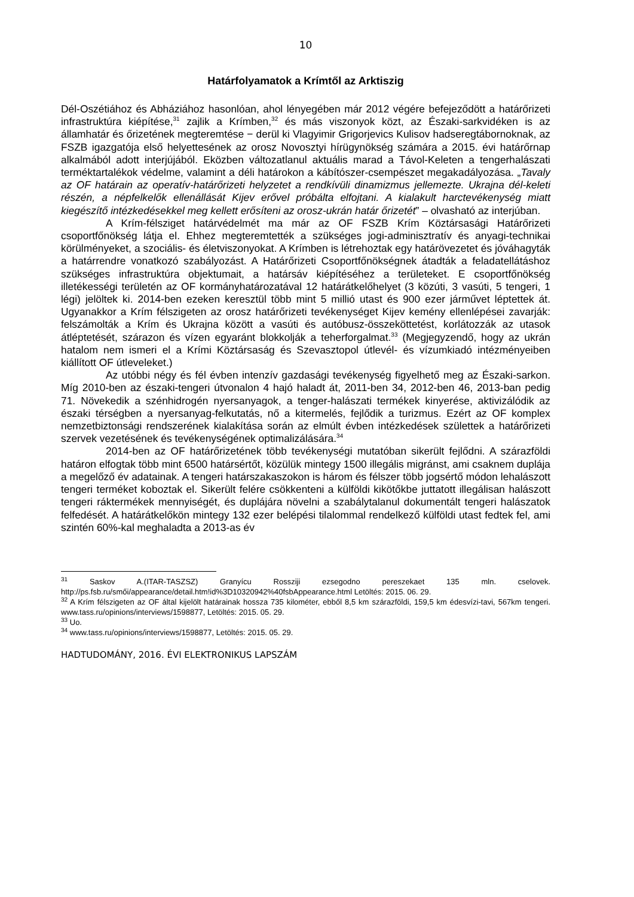10
Határfolyamatok a Krímtől az Arktiszig
Dél-Oszétiához és Abháziához hasonlóan, ahol lényegében már 2012 végére befejeződött a határőrizeti infrastruktúra kiépítése,<sup>31</sup> zajlik a Krímben,<sup>32</sup> és más viszonyok közt, az Északi-sarkvidéken is az államhatár és őrizetének megteremtése − derül ki Vlagyimir Grigorjevics Kulisov hadseregtábornoknak, az FSZB igazgatója első helyettesének az orosz Novosztyi hírügynökség számára a 2015. évi határőrnap alkalmából adott interjújából. Eközben változatlanul aktuális marad a Távol-Keleten a tengerhalászati terméktartalékok védelme, valamint a déli határokon a kábítószer-csempészet megakadályozása. „Tavaly az OF határain az operatív-határőrizeti helyzetet a rendkívüli dinamizmus jellemezte. Ukrajna dél-keleti részén, a népfelkelők ellenállását Kijev erővel próbálta elfojtani. A kialakult harctevékenység miatt kiegészítő intézkedésekkel meg kellett erősíteni az orosz-ukrán határ őrizetét” – olvasható az interjúban.
A Krím-félsziget határvédelmét ma már az OF FSZB Krím Köztársasági Határőrizeti csoportfőnökség látja el. Ehhez megteremtették a szükséges jogi-adminisztratív és anyagi-technikai körülményeket, a szociális- és életviszonyokat. A Krímben is létrehoztak egy határövezetet és jóváhagyták a határrendre vonatkozó szabályozást. A Határőrizeti Csoportfőnökségnek átadták a feladatellátáshoz szükséges infrastruktúra objektumait, a határsáv kiépítéséhez a területeket. E csoportfőnökség illetékességi területén az OF kormányhatározatával 12 határátkelőhelyet (3 közúti, 3 vasúti, 5 tengeri, 1 légi) jelöltek ki. 2014-ben ezeken keresztül több mint 5 millió utast és 900 ezer járművet léptettek át. Ugyanakkor a Krím félszigeten az orosz határőrizeti tevékenységet Kijev kemény ellenlépései zavarják: felszámolták a Krím és Ukrajna között a vasúti és autóbusz-összeköttetést, korlátozzák az utasok átléptetését, szárazon és vízen egyaránt blokkolják a teherforgalmat.<sup>33</sup> (Megjegyzendő, hogy az ukrán hatalom nem ismeri el a Krími Köztársaság és Szevasztopol útlevél- és vízumkiadó intézményeiben kiállított OF útleveleket.)
Az utóbbi négy és fél évben intenzív gazdasági tevékenység figyelhető meg az Északi-sarkon. Míg 2010-ben az északi-tengeri útvonalon 4 hajó haladt át, 2011-ben 34, 2012-ben 46, 2013-ban pedig 71. Növekedik a szénhidrogén nyersanyagok, a tenger-halászati termékek kinyerése, aktivizálódik az északi térségben a nyersanyag-felkutatás, nő a kitermelés, fejlődik a turizmus. Ezért az OF komplex nemzetbiztonsági rendszerének kialakítása során az elmúlt évben intézkedések születtek a határőrizeti szervek vezetésének és tevékenységének optimalizálására.<sup>34</sup>
2014-ben az OF határőrizetének több tevékenységi mutatóban sikerült fejlődni. A szárazföldi határon elfogtak több mint 6500 határsértőt, közülük mintegy 1500 illegális migránst, ami csaknem duplája a megelőző év adatainak. A tengeri határszakaszokon is három és félszer több jogsértő módon lehalászott tengeri terméket koboztak el. Sikerült felére csökkenteni a külföldi kikötőkbe juttatott illegálisan halászott tengeri ráktermékek mennyiségét, és duplájára növelni a szabálytalanul dokumentált tengeri halászatok felfedését. A határátkelőkön mintegy 132 ezer belépési tilalommal rendelkező külföldi utast fedtek fel, ami szintén 60%-kal meghaladta a 2013-as év
<sup>31</sup> Saskov A.(ITAR-TASZSZ) Granyícu Rossziji ezsegodno pereszekaet 135 mln. cselovek. http://ps.fsb.ru/smői/appearance/detail.htm!id%3D10320942%40fsbAppearance.html Letöltés: 2015. 06. 29.
<sup>32</sup> A Krím félszigeten az OF által kijelölt határainak hossza 735 kilométer, ebből 8,5 km szárazföldi, 159,5 km édesvízi-tavi, 567km tengeri. www.tass.ru/opinions/interviews/1598877, Letöltés: 2015. 05. 29.
<sup>33</sup> Uo.
<sup>34</sup> www.tass.ru/opinions/interviews/1598877, Letöltés: 2015. 05. 29.
HADTUDOMÁNY, 2016. ÉVI ELEKTRONIKUS LAPSZÁM